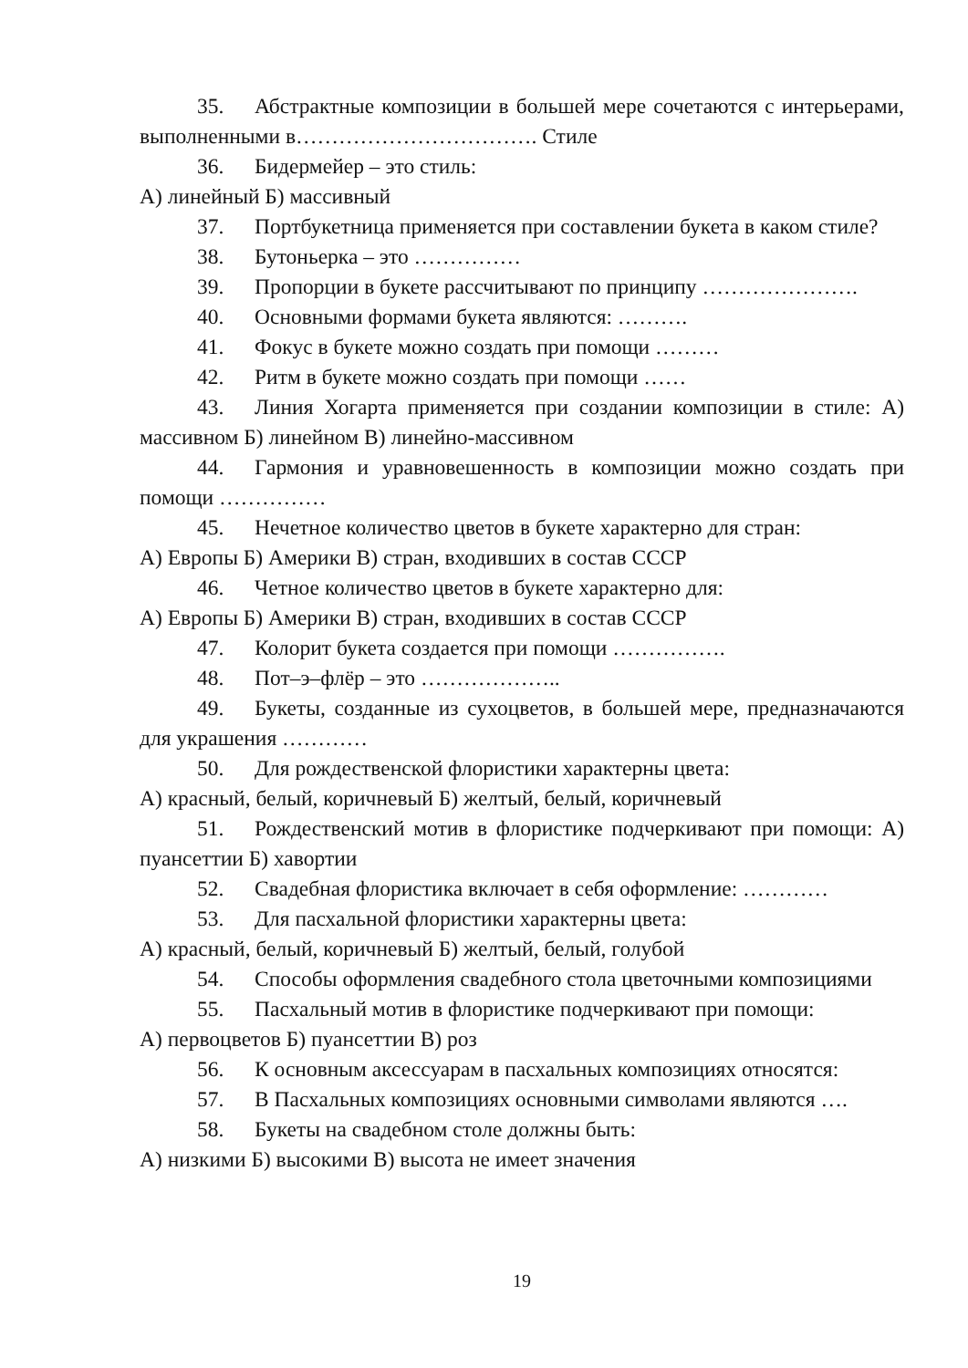35. Абстрактные композиции в большей мере сочетаются с интерьерами, выполненными в……………………………. Стиле
36. Бидермейер – это стиль:
А) линейный Б) массивный
37. Портбукетница применяется при составлении букета в каком стиле?
38. Бутоньерка – это ……………
39. Пропорции в букете рассчитывают по принципу ………………….
40. Основными формами букета являются: ……….
41. Фокус в букете можно создать при помощи ………
42. Ритм в букете можно создать при помощи ……
43. Линия Хогарта применяется при создании композиции в стиле: А) массивном Б) линейном В) линейно-массивном
44. Гармония и уравновешенность в композиции можно создать при помощи ……………
45. Нечетное количество цветов в букете характерно для стран:
А) Европы Б) Америки В) стран, входивших в состав СССР
46. Четное количество цветов в букете характерно для:
А) Европы Б) Америки В) стран, входивших в состав СССР
47. Колорит букета создается при помощи …………….
48. Пот–э–флёр – это ………………..
49. Букеты, созданные из сухоцветов, в большей мере, предназначаются для украшения …………
50. Для рождественской флористики характерны цвета:
А) красный, белый, коричневый Б) желтый, белый, коричневый
51. Рождественский мотив в флористике подчеркивают при помощи: А) пуансеттии Б) хавортии
52. Свадебная флористика включает в себя оформление: …………
53. Для пасхальной флористики характерны цвета:
А) красный, белый, коричневый Б) желтый, белый, голубой
54. Способы оформления свадебного стола цветочными композициями
55. Пасхальный мотив в флористике подчеркивают при помощи:
А) первоцветов Б) пуансеттии В) роз
56. К основным аксессуарам в пасхальных композициях относятся:
57. В Пасхальных композициях основными символами являются ….
58. Букеты на свадебном столе должны быть:
А) низкими Б) высокими В) высота не имеет значения
19